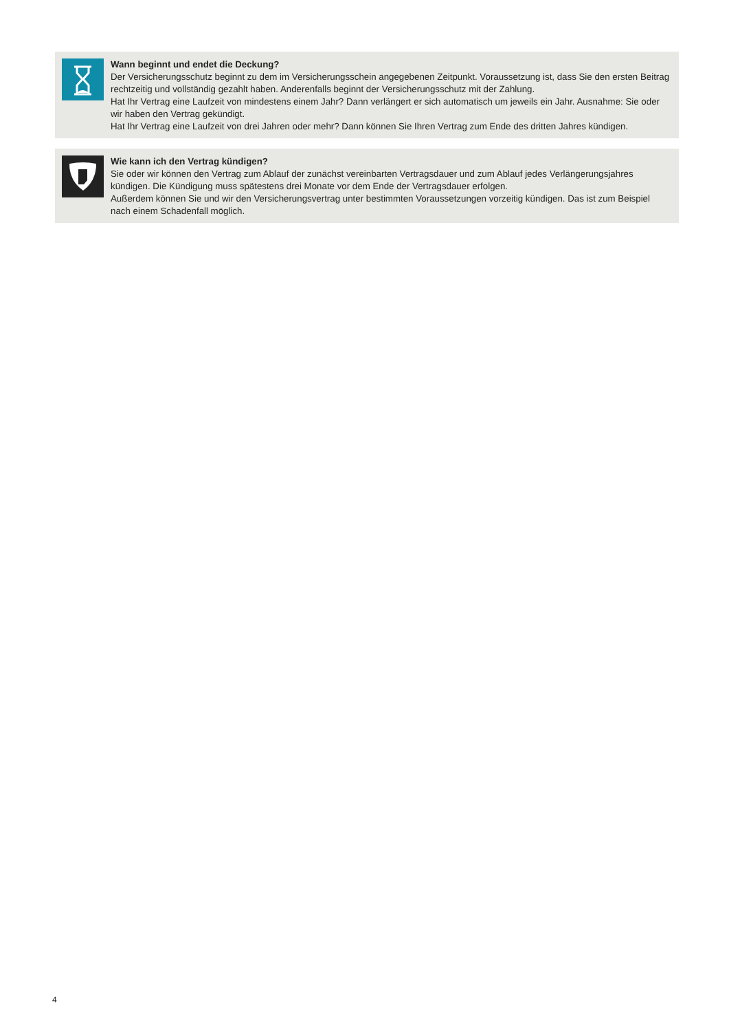Wann beginnt und endet die Deckung?
Der Versicherungsschutz beginnt zu dem im Versicherungsschein angegebenen Zeitpunkt. Voraussetzung ist, dass Sie den ersten Beitrag rechtzeitig und vollständig gezahlt haben. Anderenfalls beginnt der Versicherungsschutz mit der Zahlung.
Hat Ihr Vertrag eine Laufzeit von mindestens einem Jahr? Dann verlängert er sich automatisch um jeweils ein Jahr. Ausnahme: Sie oder wir haben den Vertrag gekündigt.
Hat Ihr Vertrag eine Laufzeit von drei Jahren oder mehr? Dann können Sie Ihren Vertrag zum Ende des dritten Jahres kündigen.
Wie kann ich den Vertrag kündigen?
Sie oder wir können den Vertrag zum Ablauf der zunächst vereinbarten Vertragsdauer und zum Ablauf jedes Verlängerungsjahres kündigen. Die Kündigung muss spätestens drei Monate vor dem Ende der Vertragsdauer erfolgen.
Außerdem können Sie und wir den Versicherungsvertrag unter bestimmten Voraussetzungen vorzeitig kündigen. Das ist zum Beispiel nach einem Schadenfall möglich.
4